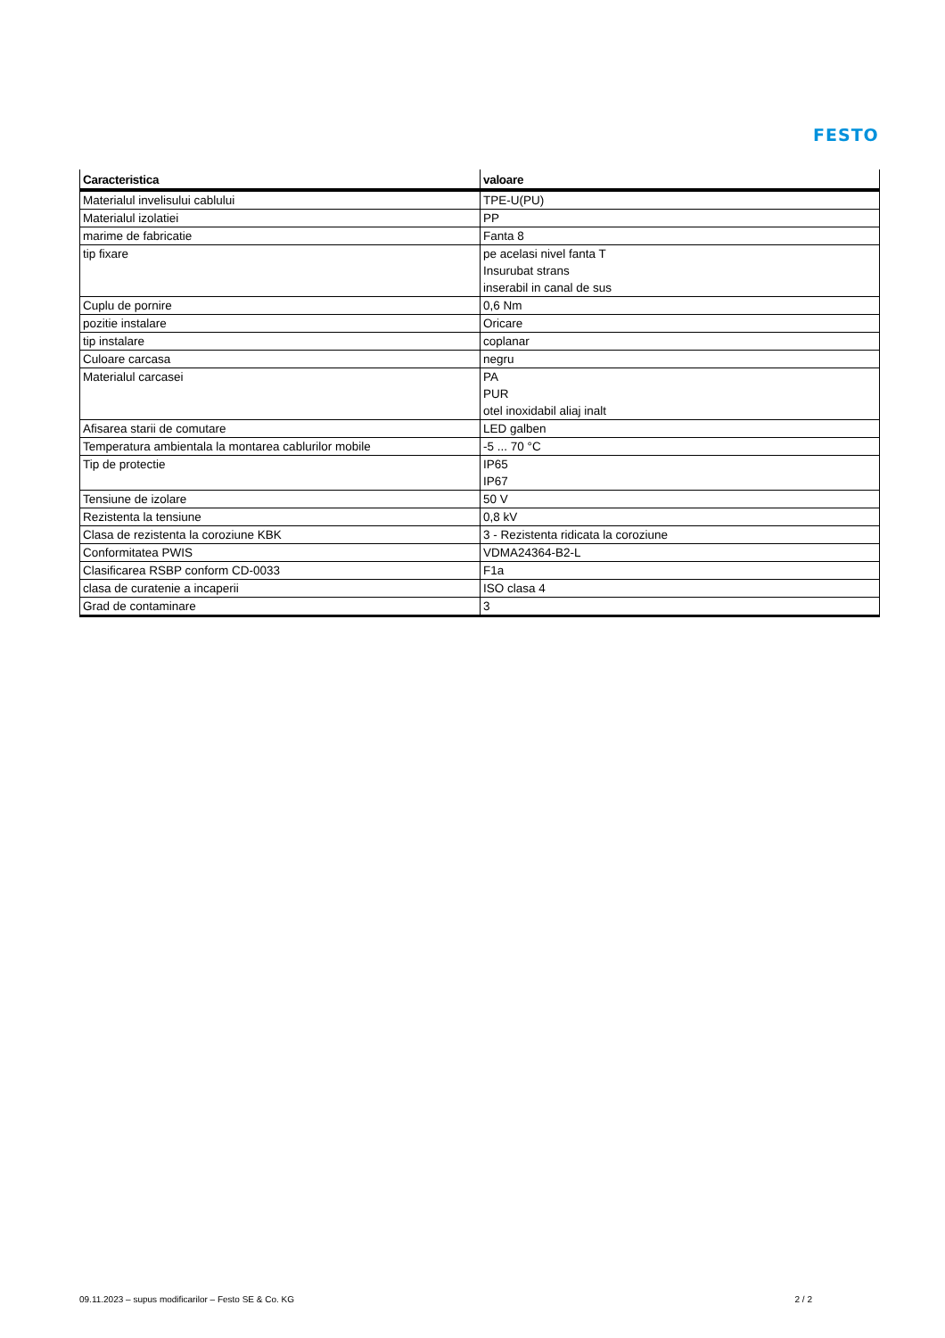FESTO
| Caracteristica | valoare |
| --- | --- |
| Materialul invelisului cablului | TPE-U(PU) |
| Materialul izolatiei | PP |
| marime de fabricatie | Fanta 8 |
| tip fixare | pe acelasi nivel fanta T Insurubat strans inserabil in canal de sus |
| Cuplu de pornire | 0,6 Nm |
| pozitie instalare | Oricare |
| tip instalare | coplanar |
| Culoare carcasa | negru |
| Materialul carcasei | PA PUR otel inoxidabil aliaj inalt |
| Afisarea starii de comutare | LED galben |
| Temperatura ambientala la montarea cablurilor mobile | -5 ... 70 °C |
| Tip de protectie | IP65 IP67 |
| Tensiune de izolare | 50 V |
| Rezistenta la tensiune | 0,8 kV |
| Clasa de rezistenta la coroziune KBK | 3 - Rezistenta ridicata la coroziune |
| Conformitatea PWIS | VDMA24364-B2-L |
| Clasificarea RSBP conform CD-0033 | F1a |
| clasa de curatenie a incaperii | ISO clasa 4 |
| Grad de contaminare | 3 |
09.11.2023 – supus modificarilor – Festo SE & Co. KG 2 / 2